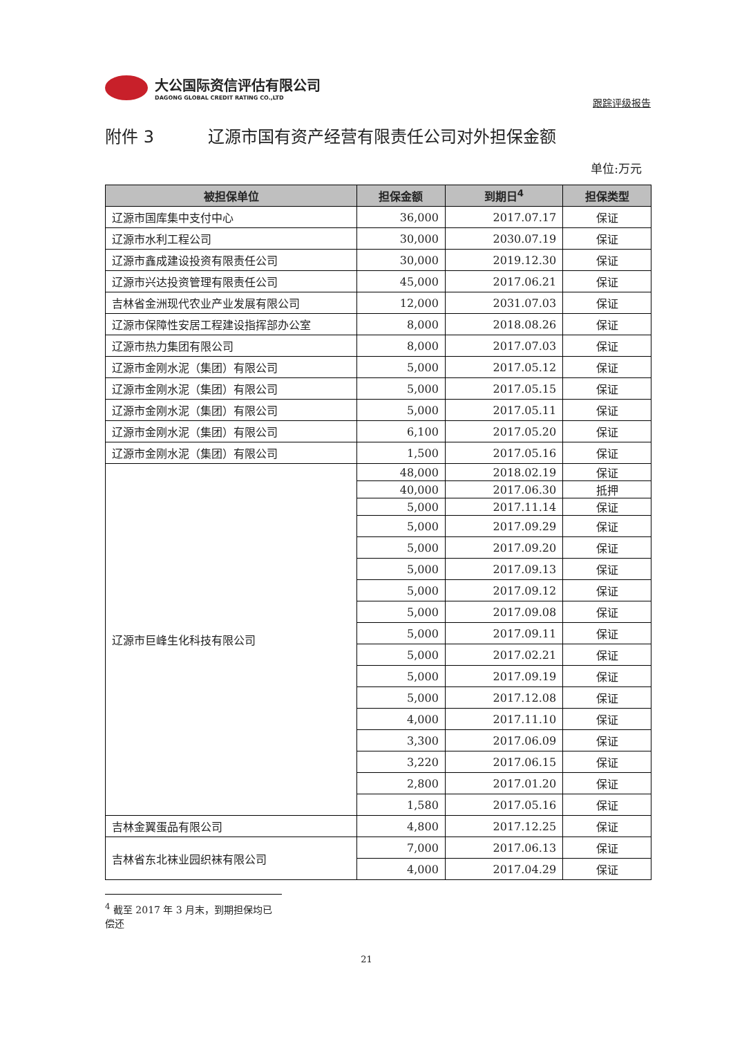大公国际资信评估有限公司
DAGONG GLOBAL CREDIT RATING CO.,LTD
跟踪评级报告
附件 3 辽源市国有资产经营有限责任公司对外担保金额
单位:万元
| 被担保单位 | 担保金额 | 到期日<sup>4</sup> | 担保类型 |
| --- | --- | --- | --- |
| 辽源市国库集中支付中心 | 36,000 | 2017.07.17 | 保证 |
| 辽源市水利工程公司 | 30,000 | 2030.07.19 | 保证 |
| 辽源市鑫成建设投资有限责任公司 | 30,000 | 2019.12.30 | 保证 |
| 辽源市兴达投资管理有限责任公司 | 45,000 | 2017.06.21 | 保证 |
| 吉林省金洲现代农业产业发展有限公司 | 12,000 | 2031.07.03 | 保证 |
| 辽源市保障性安居工程建设指挥部办公室 | 8,000 | 2018.08.26 | 保证 |
| 辽源市热力集团有限公司 | 8,000 | 2017.07.03 | 保证 |
| 辽源市金刚水泥（集团）有限公司 | 5,000 | 2017.05.12 | 保证 |
| 辽源市金刚水泥（集团）有限公司 | 5,000 | 2017.05.15 | 保证 |
| 辽源市金刚水泥（集团）有限公司 | 5,000 | 2017.05.11 | 保证 |
| 辽源市金刚水泥（集团）有限公司 | 6,100 | 2017.05.20 | 保证 |
| 辽源市金刚水泥（集团）有限公司 | 1,500 | 2017.05.16 | 保证 |
| 辽源市巨峰生化科技有限公司 | 48,000 | 2018.02.19 | 保证 |
| | 40,000 | 2017.06.30 | 抵押 |
| | 5,000 | 2017.11.14 | 保证 |
| | 5,000 | 2017.09.29 | 保证 |
| | 5,000 | 2017.09.20 | 保证 |
| | 5,000 | 2017.09.13 | 保证 |
| | 5,000 | 2017.09.12 | 保证 |
| | 5,000 | 2017.09.08 | 保证 |
| | 5,000 | 2017.09.11 | 保证 |
| | 5,000 | 2017.02.21 | 保证 |
| | 5,000 | 2017.09.19 | 保证 |
| | 5,000 | 2017.12.08 | 保证 |
| | 4,000 | 2017.11.10 | 保证 |
| | 3,300 | 2017.06.09 | 保证 |
| | 3,220 | 2017.06.15 | 保证 |
| | 2,800 | 2017.01.20 | 保证 |
| | 1,580 | 2017.05.16 | 保证 |
| 吉林金翼蛋品有限公司 | 4,800 | 2017.12.25 | 保证 |
| 吉林省东北袜业园织袜有限公司 | 7,000 | 2017.06.13 | 保证 |
| | 4,000 | 2017.04.29 | 保证 |
<sup>4</sup> 截至 2017 年 3 月末，到期担保均已偿还
21